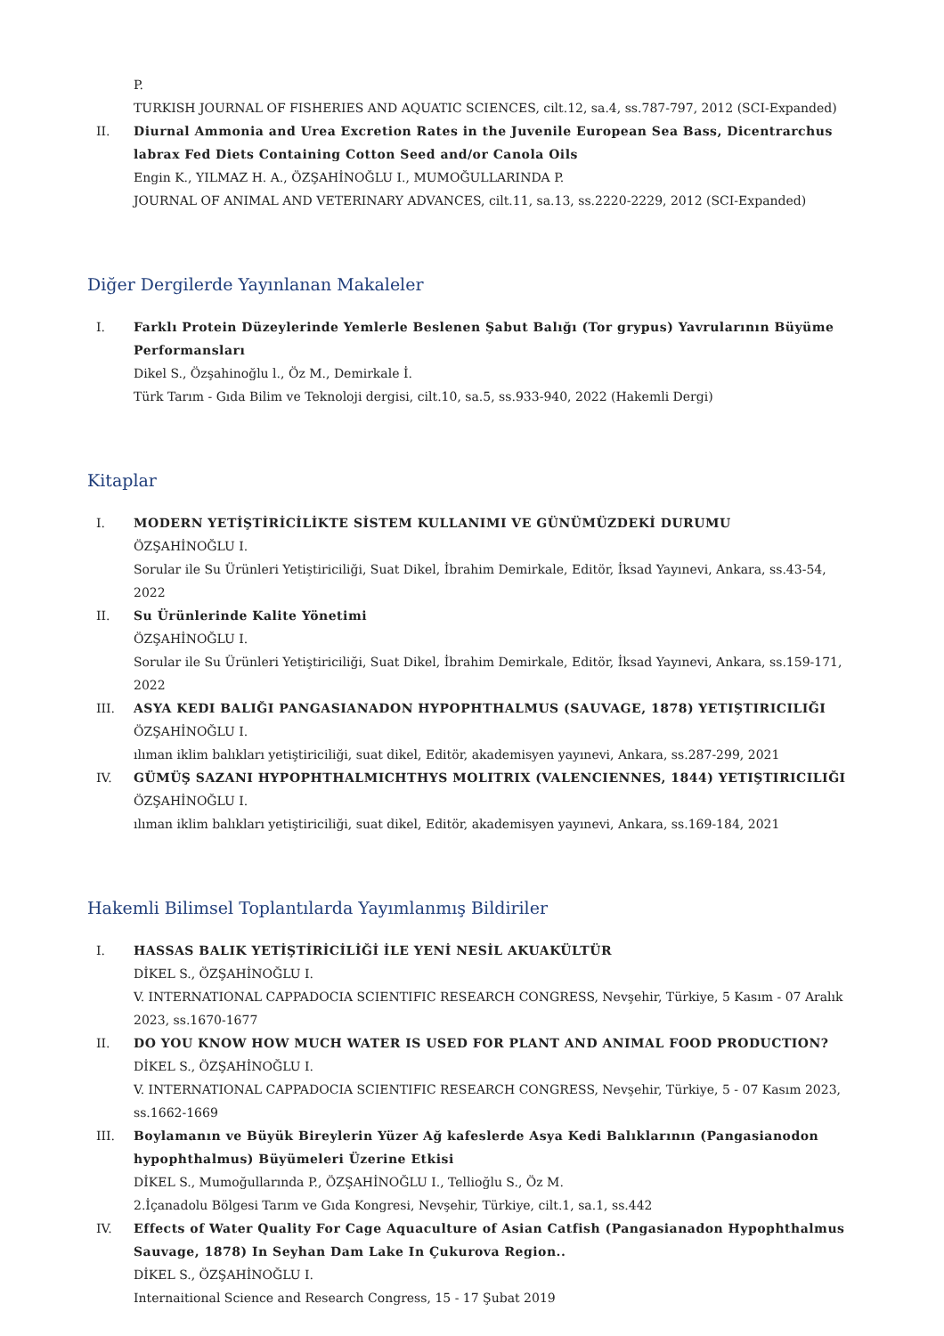P.
TURKISH JOURNAL OF FISHERIES AND AQUATIC SCIENCES, cilt.12, sa.4, ss.787-797, 2012 (SCI-Expanded)
II. Diurnal Ammonia and Urea Excretion Rates in the Juvenile European Sea Bass, Dicentrarchus labrax Fed Diets Containing Cotton Seed and/or Canola Oils
Engin K., YILMAZ H. A., ÖZŞAHİNOĞLU I., MUMOĞULLARINDA P.
JOURNAL OF ANIMAL AND VETERINARY ADVANCES, cilt.11, sa.13, ss.2220-2229, 2012 (SCI-Expanded)
Diğer Dergilerde Yayınlanan Makaleler
I. Farklı Protein Düzeylerinde Yemlerle Beslenen Şabut Balığı (Tor grypus) Yavrularının Büyüme Performansları
Dikel S., Özşahinoğlu l., Öz M., Demirkale İ.
Türk Tarım - Gıda Bilim ve Teknoloji dergisi, cilt.10, sa.5, ss.933-940, 2022 (Hakemli Dergi)
Kitaplar
I. MODERN YETİŞTİRİCİLİKTE SİSTEM KULLANIMI VE GÜNÜMÜZDEKİ DURUMU
ÖZŞAHİNOĞLU I.
Sorular ile Su Ürünleri Yetiştiriciliği, Suat Dikel, İbrahim Demirkale, Editör, İksad Yayınevi, Ankara, ss.43-54, 2022
II. Su Ürünlerinde Kalite Yönetimi
ÖZŞAHİNOĞLU I.
Sorular ile Su Ürünleri Yetiştiriciliği, Suat Dikel, İbrahim Demirkale, Editör, İksad Yayınevi, Ankara, ss.159-171, 2022
III. ASYA KEDI BALIĞI PANGASIANADON HYPOPHTHALMUS (SAUVAGE, 1878) YETIŞTIRICILIĞI
ÖZŞAHİNOĞLU I.
ılıman iklim balıkları yetiştiriciliği, suat dikel, Editör, akademisyen yayınevi, Ankara, ss.287-299, 2021
IV. GÜMÜŞ SAZANI HYPOPHTHALMICHTHYS MOLITRIX (VALENCIENNES, 1844) YETIŞTIRICILIĞI
ÖZŞAHİNOĞLU I.
ılıman iklim balıkları yetiştiriciliği, suat dikel, Editör, akademisyen yayınevi, Ankara, ss.169-184, 2021
Hakemli Bilimsel Toplantılarda Yayımlanmış Bildiriler
I. HASSAS BALIK YETİŞTİRİCİLİĞİ İLE YENİ NESİL AKUAKÜLTÜR
DİKEL S., ÖZŞAHİNOĞLU I.
V. INTERNATIONAL CAPPADOCIA SCIENTIFIC RESEARCH CONGRESS, Nevşehir, Türkiye, 5 Kasım - 07 Aralık 2023, ss.1670-1677
II. DO YOU KNOW HOW MUCH WATER IS USED FOR PLANT AND ANIMAL FOOD PRODUCTION?
DİKEL S., ÖZŞAHİNOĞLU I.
V. INTERNATIONAL CAPPADOCIA SCIENTIFIC RESEARCH CONGRESS, Nevşehir, Türkiye, 5 - 07 Kasım 2023, ss.1662-1669
III. Boylamanın ve Büyük Bireylerin Yüzer Ağ kafeslerde Asya Kedi Balıklarının (Pangasianodon hypophthalmus) Büyümeleri Üzerine Etkisi
DİKEL S., Mumoğullarında P., ÖZŞAHİNOĞLU I., Tellioğlu S., Öz M.
2.İçanadolu Bölgesi Tarım ve Gıda Kongresi, Nevşehir, Türkiye, cilt.1, sa.1, ss.442
IV. Effects of Water Quality For Cage Aquaculture of Asian Catfish (Pangasianadon Hypophthalmus Sauvage, 1878) In Seyhan Dam Lake In Çukurova Region..
DİKEL S., ÖZŞAHİNOĞLU I.
Internaitional Science and Research Congress, 15 - 17 Şubat 2019